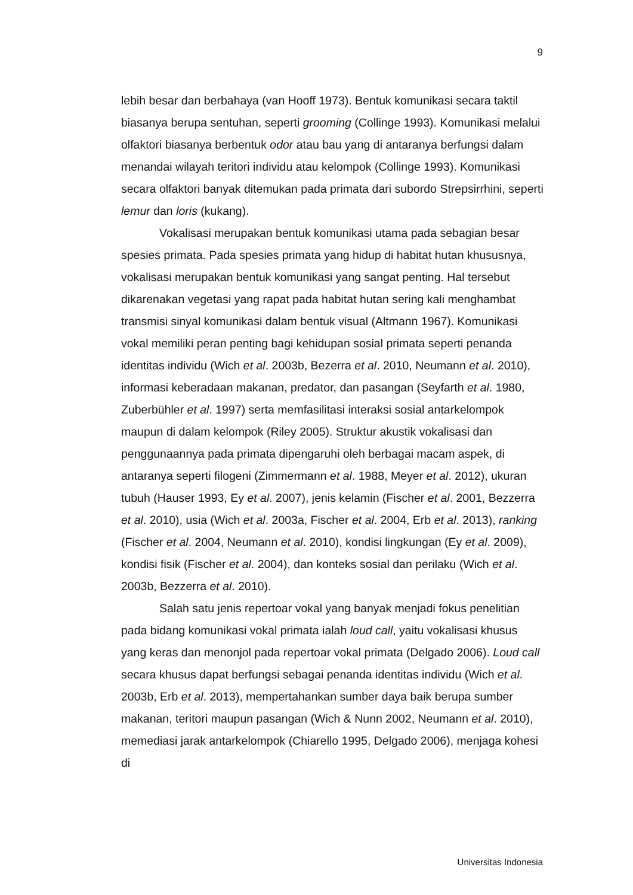9
lebih besar dan berbahaya (van Hooff 1973). Bentuk komunikasi secara taktil biasanya berupa sentuhan, seperti grooming (Collinge 1993). Komunikasi melalui olfaktori biasanya berbentuk odor atau bau yang di antaranya berfungsi dalam menandai wilayah teritori individu atau kelompok (Collinge 1993). Komunikasi secara olfaktori banyak ditemukan pada primata dari subordo Strepsirrhini, seperti lemur dan loris (kukang).
Vokalisasi merupakan bentuk komunikasi utama pada sebagian besar spesies primata. Pada spesies primata yang hidup di habitat hutan khususnya, vokalisasi merupakan bentuk komunikasi yang sangat penting. Hal tersebut dikarenakan vegetasi yang rapat pada habitat hutan sering kali menghambat transmisi sinyal komunikasi dalam bentuk visual (Altmann 1967). Komunikasi vokal memiliki peran penting bagi kehidupan sosial primata seperti penanda identitas individu (Wich et al. 2003b, Bezerra et al. 2010, Neumann et al. 2010), informasi keberadaan makanan, predator, dan pasangan (Seyfarth et al. 1980, Zuberbühler et al. 1997) serta memfasilitasi interaksi sosial antarkelompok maupun di dalam kelompok (Riley 2005). Struktur akustik vokalisasi dan penggunaannya pada primata dipengaruhi oleh berbagai macam aspek, di antaranya seperti filogeni (Zimmermann et al. 1988, Meyer et al. 2012), ukuran tubuh (Hauser 1993, Ey et al. 2007), jenis kelamin (Fischer et al. 2001, Bezzerra et al. 2010), usia (Wich et al. 2003a, Fischer et al. 2004, Erb et al. 2013), ranking (Fischer et al. 2004, Neumann et al. 2010), kondisi lingkungan (Ey et al. 2009), kondisi fisik (Fischer et al. 2004), dan konteks sosial dan perilaku (Wich et al. 2003b, Bezzerra et al. 2010).
Salah satu jenis repertoar vokal yang banyak menjadi fokus penelitian pada bidang komunikasi vokal primata ialah loud call, yaitu vokalisasi khusus yang keras dan menonjol pada repertoar vokal primata (Delgado 2006). Loud call secara khusus dapat berfungsi sebagai penanda identitas individu (Wich et al. 2003b, Erb et al. 2013), mempertahankan sumber daya baik berupa sumber makanan, teritori maupun pasangan (Wich & Nunn 2002, Neumann et al. 2010), memediasi jarak antarkelompok (Chiarello 1995, Delgado 2006), menjaga kohesi di
Universitas Indonesia